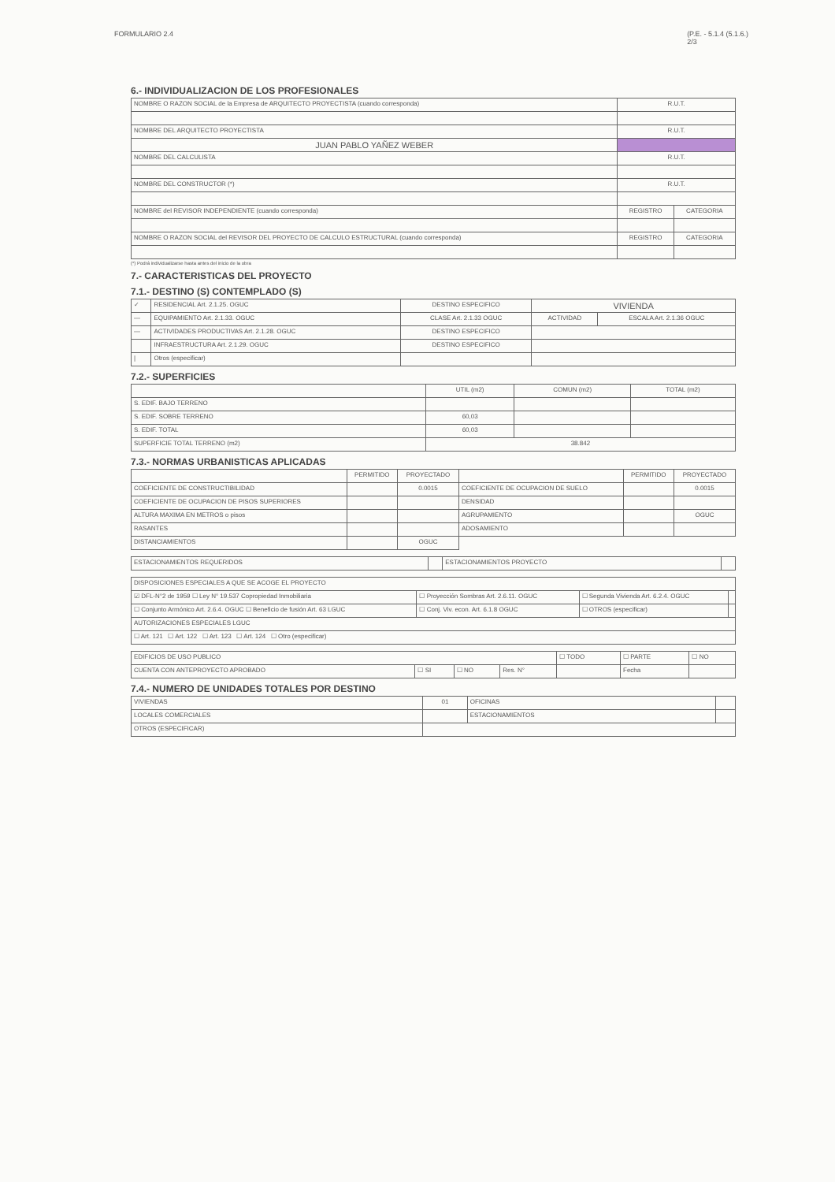FORMULARIO 2.4 (P.E. - 5.1.4 (5.1.6.)
2/3
6.- INDIVIDUALIZACION DE LOS PROFESIONALES
| NOMBRE O RAZON SOCIAL de la Empresa de ARQUITECTO PROYECTISTA (cuando corresponda) | R.U.T. | |
| NOMBRE DEL ARQUITECTO PROYECTISTA | R.U.T. | |
| JUAN PABLO YAÑEZ WEBER | | |
| NOMBRE DEL CALCULISTA | R.U.T. | |
| NOMBRE DEL CONSTRUCTOR (*) | R.U.T. | |
| NOMBRE del REVISOR INDEPENDIENTE (cuando corresponda) | REGISTRO | CATEGORIA |
| NOMBRE O RAZON SOCIAL del REVISOR DEL PROYECTO DE CALCULO ESTRUCTURAL (cuando corresponda) | REGISTRO | CATEGORIA |
(*) Podrá individualizarse hasta antes del inicio de la obra
7.- CARACTERISTICAS DEL PROYECTO
7.1.- DESTINO (S) CONTEMPLADO (S)
| ✓ | RESIDENCIAL Art. 2.1.25. OGUC | DESTINO ESPECIFICO | VIVIENDA | |
| — | EQUIPAMIENTO Art. 2.1.33. OGUC | CLASE Art. 2.1.33 OGUC | ACTIVIDAD | ESCALA Art. 2.1.36 OGUC |
| — | ACTIVIDADES PRODUCTIVAS Art. 2.1.28. OGUC | DESTINO ESPECIFICO | | |
| | INFRAESTRUCTURA Art. 2.1.29. OGUC | DESTINO ESPECIFICO | | |
| / | Otros (especificar) | | | |
7.2.- SUPERFICIES
| | UTIL (m2) | COMUN (m2) | TOTAL (m2) |
| S. EDIF. BAJO TERRENO | | | |
| S. EDIF. SOBRE TERRENO | 60,03 | | |
| S. EDIF. TOTAL | 60,03 | | |
| SUPERFICIE TOTAL TERRENO (m2) | 38.842 | | |
7.3.- NORMAS URBANISTICAS APLICADAS
| | PERMITIDO | PROYECTADO | | PERMITIDO | PROYECTADO |
| COEFICIENTE DE CONSTRUCTIBILIDAD | | 0.0015 | COEFICIENTE DE OCUPACION DE SUELO | | 0.0015 |
| COEFICIENTE DE OCUPACION DE PISOS SUPERIORES | | | DENSIDAD | | |
| ALTURA MAXIMA EN METROS o pisos | | | AGRUPAMIENTO | | OGUC |
| RASANTES | | | ADOSAMIENTO | | |
| DISTANCIAMIENTOS | | OGUC | | | |
| ESTACIONAMIENTOS REQUERIDOS | | ESTACIONAMIENTOS PROYECTO | |
| DISPOSICIONES ESPECIALES A QUE SE ACOGE EL PROYECTO | | | |
| ☑ DFL-N°2 de 1959 ☐ Ley N° 19.537 Copropiedad Inmobiliaria | ☐ Proyección Sombras Art. 2.6.11. OGUC | ☐ Segunda Vivienda Art. 6.2.4. OGUC | |
| ☐ Conjunto Armónico Art. 2.6.4. OGUC ☐ Beneficio de fusión Art. 63 LGUC | ☐ Conj. Viv. econ. Art. 6.1.8 OGUC | ☐ OTROS (especificar) | |
| AUTORIZACIONES ESPECIALES LGUC | | | |
| ☐ Art. 121 ☐ Art. 122 ☐ Art. 123 ☐ Art. 124 ☐ Otro (especificar) | | | |
| EDIFICIOS DE USO PUBLICO | | | | ☐ TODO | ☐ PARTE | ☐ NO |
| CUENTA CON ANTEPROYECTO APROBADO | ☐ SI | ☐ NO | Res. N° | | Fecha | |
7.4.- NUMERO DE UNIDADES TOTALES POR DESTINO
| VIVIENDAS | 01 | OFICINAS | |
| LOCALES COMERCIALES | | ESTACIONAMIENTOS | |
| OTROS (ESPECIFICAR) | | | |